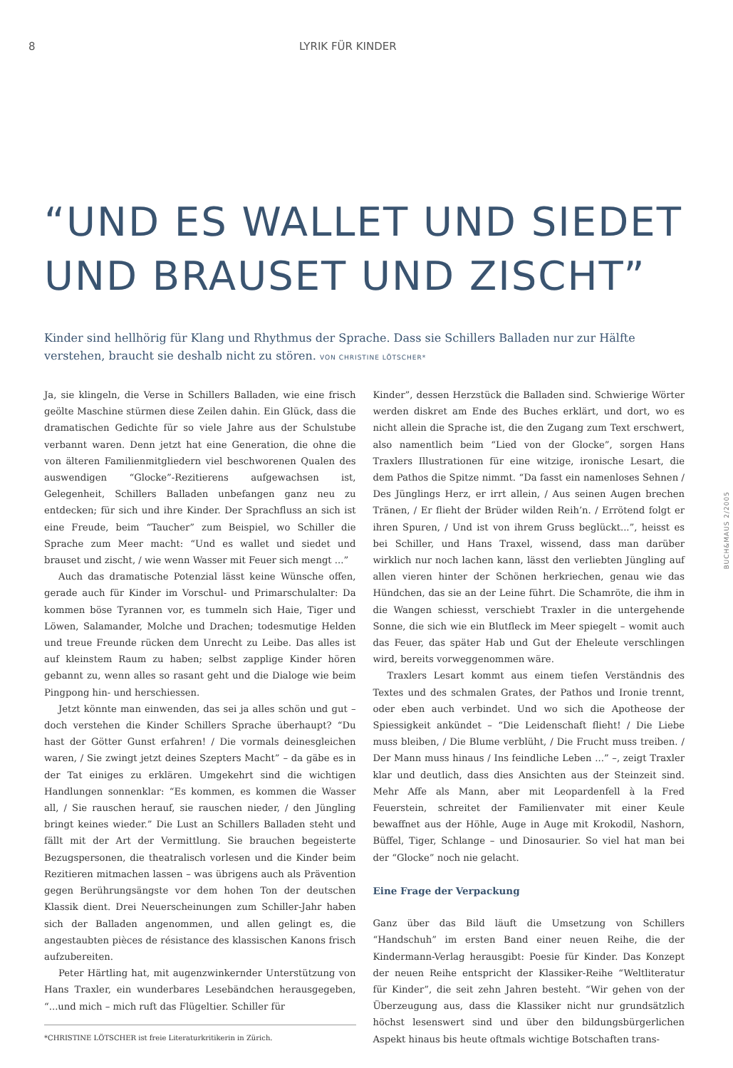8 LYRIK FÜR KINDER
“UND ES WALLET UND SIEDET UND BRAUSET UND ZISCHT”
Kinder sind hellhörig für Klang und Rhythmus der Sprache. Dass sie Schillers Balladen nur zur Hälfte verstehen, braucht sie deshalb nicht zu stören. VON CHRISTINE LÖTSCHER*
Ja, sie klingeln, die Verse in Schillers Balladen, wie eine frisch geölte Maschine stürmen diese Zeilen dahin. Ein Glück, dass die dramatischen Gedichte für so viele Jahre aus der Schulstube verbannt waren. Denn jetzt hat eine Generation, die ohne die von älteren Familienmitgliedern viel beschworenen Qualen des auswendigen “Glocke”-Rezitierens aufgewachsen ist, Gelegenheit, Schillers Balladen unbefangen ganz neu zu entdecken; für sich und ihre Kinder. Der Sprachfluss an sich ist eine Freude, beim “Taucher” zum Beispiel, wo Schiller die Sprache zum Meer macht: “Und es wallet und siedet und brauset und zischt, / wie wenn Wasser mit Feuer sich mengt ...”
Auch das dramatische Potenzial lässt keine Wünsche offen, gerade auch für Kinder im Vorschul- und Primarschulalter: Da kommen böse Tyrannen vor, es tummeln sich Haie, Tiger und Löwen, Salamander, Molche und Drachen; todesmutige Helden und treue Freunde rücken dem Unrecht zu Leibe. Das alles ist auf kleinstem Raum zu haben; selbst zapplige Kinder hören gebannt zu, wenn alles so rasant geht und die Dialoge wie beim Pingpong hin- und herschiessen.
Jetzt könnte man einwenden, das sei ja alles schön und gut – doch verstehen die Kinder Schillers Sprache überhaupt? “Du hast der Götter Gunst erfahren! / Die vormals deinesgleichen waren, / Sie zwingt jetzt deines Szepters Macht” – da gäbe es in der Tat einiges zu erklären. Umgekehrt sind die wichtigen Handlungen sonnenklar: “Es kommen, es kommen die Wasser all, / Sie rauschen herauf, sie rauschen nieder, / den Jüngling bringt keines wieder.” Die Lust an Schillers Balladen steht und fällt mit der Art der Vermittlung. Sie brauchen begeisterte Bezugspersonen, die theatralisch vorlesen und die Kinder beim Rezitieren mitmachen lassen – was übrigens auch als Prävention gegen Berührungsängste vor dem hohen Ton der deutschen Klassik dient. Drei Neuerscheinungen zum Schiller-Jahr haben sich der Balladen angenommen, und allen gelingt es, die angestaubten pièces de résistance des klassischen Kanons frisch aufzubereiten.
Peter Härtling hat, mit augenzwinkernder Unterstützung von Hans Traxler, ein wunderbares Lesebändchen herausgegeben, “...und mich – mich ruft das Flügeltier. Schiller für
*CHRISTINE LÖTSCHER ist freie Literaturkritikerin in Zürich.
Kinder”, dessen Herzstück die Balladen sind. Schwierige Wörter werden diskret am Ende des Buches erklärt, und dort, wo es nicht allein die Sprache ist, die den Zugang zum Text erschwert, also namentlich beim “Lied von der Glocke”, sorgen Hans Traxlers Illustrationen für eine witzige, ironische Lesart, die dem Pathos die Spitze nimmt. “Da fasst ein namenloses Sehnen / Des Jünglings Herz, er irrt allein, / Aus seinen Augen brechen Tränen, / Er flieht der Brüder wilden Reih’n. / Errötend folgt er ihren Spuren, / Und ist von ihrem Gruss beglückt...”, heisst es bei Schiller, und Hans Traxel, wissend, dass man darüber wirklich nur noch lachen kann, lässt den verliebten Jüngling auf allen vieren hinter der Schönen herkriechen, genau wie das Hündchen, das sie an der Leine führt. Die Schamröte, die ihm in die Wangen schiesst, verschiebt Traxler in die untergehende Sonne, die sich wie ein Blutfleck im Meer spiegelt – womit auch das Feuer, das später Hab und Gut der Eheleute verschlingen wird, bereits vorweggenommen wäre.
Traxlers Lesart kommt aus einem tiefen Verständnis des Textes und des schmalen Grates, der Pathos und Ironie trennt, oder eben auch verbindet. Und wo sich die Apotheose der Spiessigkeit ankündet – “Die Leidenschaft flieht! / Die Liebe muss bleiben, / Die Blume verblüht, / Die Frucht muss treiben. / Der Mann muss hinaus / Ins feindliche Leben ...” –, zeigt Traxler klar und deutlich, dass dies Ansichten aus der Steinzeit sind. Mehr Affe als Mann, aber mit Leopardenfell à la Fred Feuerstein, schreitet der Familienvater mit einer Keule bewaffnet aus der Höhle, Auge in Auge mit Krokodil, Nashorn, Büffel, Tiger, Schlange – und Dinosaurier. So viel hat man bei der “Glocke” noch nie gelacht.
Eine Frage der Verpackung
Ganz über das Bild läuft die Umsetzung von Schillers “Handschuh” im ersten Band einer neuen Reihe, die der Kindermann-Verlag herausgibt: Poesie für Kinder. Das Konzept der neuen Reihe entspricht der Klassiker-Reihe “Weltliteratur für Kinder”, die seit zehn Jahren besteht. “Wir gehen von der Überzeugung aus, dass die Klassiker nicht nur grundsätzlich höchst lesenswert sind und über den bildungsbürgerlichen Aspekt hinaus bis heute oftmals wichtige Botschaften trans-
BUCH&MAUS 2/2005